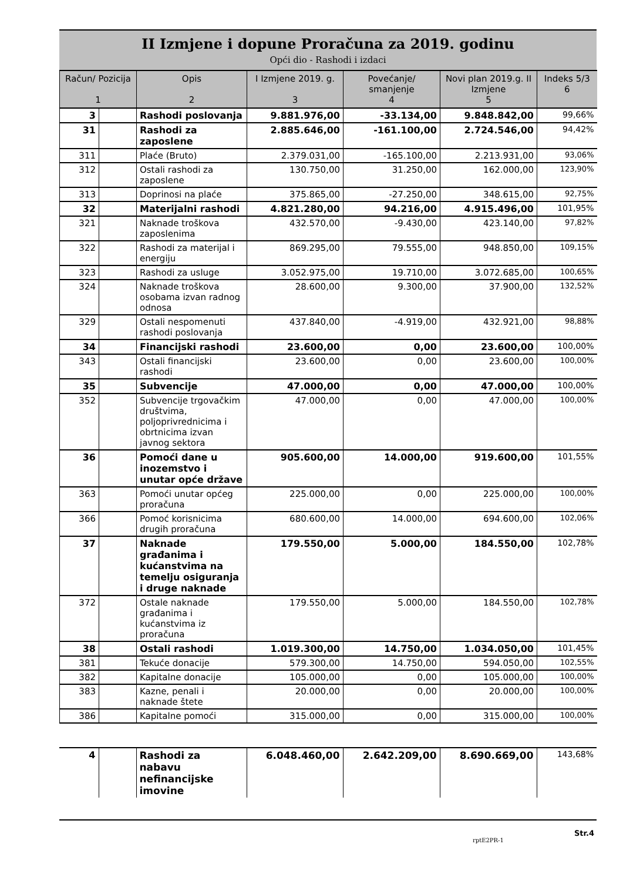II Izmjene i dopune Proračuna za 2019. godinu
Opći dio - Rashodi i izdaci
| Račun/ Pozicija 1 | | Opis 2 | I Izmjene 2019. g. 3 | Povećanje/ smanjenje 4 | Novi plan 2019.g. II Izmjene 5 | Indeks 5/3 6 |
| --- | --- | --- | --- | --- | --- | --- |
| 3 | | Rashodi poslovanja | 9.881.976,00 | -33.134,00 | 9.848.842,00 | 99,66% |
| 31 | | Rashodi za zaposlene | 2.885.646,00 | -161.100,00 | 2.724.546,00 | 94,42% |
| 311 | | Plaće (Bruto) | 2.379.031,00 | -165.100,00 | 2.213.931,00 | 93,06% |
| 312 | | Ostali rashodi za zaposlene | 130.750,00 | 31.250,00 | 162.000,00 | 123,90% |
| 313 | | Doprinosi na plaće | 375.865,00 | -27.250,00 | 348.615,00 | 92,75% |
| 32 | | Materijalni rashodi | 4.821.280,00 | 94.216,00 | 4.915.496,00 | 101,95% |
| 321 | | Naknade troškova zaposlenima | 432.570,00 | -9.430,00 | 423.140,00 | 97,82% |
| 322 | | Rashodi za materijal i energiju | 869.295,00 | 79.555,00 | 948.850,00 | 109,15% |
| 323 | | Rashodi za usluge | 3.052.975,00 | 19.710,00 | 3.072.685,00 | 100,65% |
| 324 | | Naknade troškova osobama izvan radnog odnosa | 28.600,00 | 9.300,00 | 37.900,00 | 132,52% |
| 329 | | Ostali nespomenuti rashodi poslovanja | 437.840,00 | -4.919,00 | 432.921,00 | 98,88% |
| 34 | | Financijski rashodi | 23.600,00 | 0,00 | 23.600,00 | 100,00% |
| 343 | | Ostali financijski rashodi | 23.600,00 | 0,00 | 23.600,00 | 100,00% |
| 35 | | Subvencije | 47.000,00 | 0,00 | 47.000,00 | 100,00% |
| 352 | | Subvencije trgovačkim društvima, poljoprivrednicima i obrtnicima izvan javnog sektora | 47.000,00 | 0,00 | 47.000,00 | 100,00% |
| 36 | | Pomoći dane u inozemstvo i unutar opće države | 905.600,00 | 14.000,00 | 919.600,00 | 101,55% |
| 363 | | Pomoći unutar općeg proračuna | 225.000,00 | 0,00 | 225.000,00 | 100,00% |
| 366 | | Pomoć korisnicima drugih proračuna | 680.600,00 | 14.000,00 | 694.600,00 | 102,06% |
| 37 | | Naknade građanima i kućanstvima na temelju osiguranja i druge naknade | 179.550,00 | 5.000,00 | 184.550,00 | 102,78% |
| 372 | | Ostale naknade građanima i kućanstvima iz proračuna | 179.550,00 | 5.000,00 | 184.550,00 | 102,78% |
| 38 | | Ostali rashodi | 1.019.300,00 | 14.750,00 | 1.034.050,00 | 101,45% |
| 381 | | Tekuće donacije | 579.300,00 | 14.750,00 | 594.050,00 | 102,55% |
| 382 | | Kapitalne donacije | 105.000,00 | 0,00 | 105.000,00 | 100,00% |
| 383 | | Kazne, penali i naknade štete | 20.000,00 | 0,00 | 20.000,00 | 100,00% |
| 386 | | Kapitalne pomoći | 315.000,00 | 0,00 | 315.000,00 | 100,00% |
| 4 | | Rashodi za nabavu nefinancijske imovine | 6.048.460,00 | 2.642.209,00 | 8.690.669,00 | 143,68% |
rptE2PR-1 Str.4